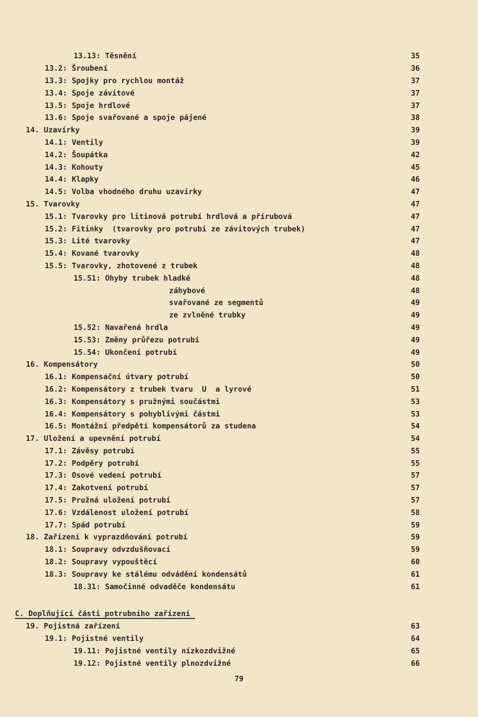13.13: Těsnění
35
13.2: Šroubení
36
13.3: Spojky pro rychlou montáž
37
13.4: Spoje závitové
37
13.5: Spoje hrdlové
37
13.6: Spoje svařované a spoje pájené
38
14. Uzavírky
39
14.1: Ventily
39
14.2: Šoupátka
42
14.3: Kohouty
45
14.4: Klapky
46
14.5: Volba vhodného druhu uzavírky
47
15. Tvarovky
47
15.1: Tvarovky pro litinová potrubí hrdlová a přírubová
47
15.2: Fitinky (tvarovky pro potrubí ze závitových trubek)
47
15.3: Lité tvarovky
47
15.4: Kované tvarovky
48
15.5: Tvarovky, zhotovené z trubek
48
15.51: Ohyby trubek hladké
48
záhybové
48
svařované ze segmentů
49
ze zvlněné trubky
49
15.52: Navařená hrdla
49
15.53: Změny průřezu potrubí
49
15.54: Ukončení potrubí
49
16. Kompensátory
50
16.1: Kompensační útvary potrubí
50
16.2: Kompensátory z trubek tvaru U a lyrové
51
16.3: Kompensátory s pružnými součástmi
53
16.4: Kompensátory s pohyblivými částmi
53
16.5: Montážní předpětí kompensátorů za studena
54
17. Uložení a upevnění potrubí
54
17.1: Závěsy potrubí
55
17.2: Podpěry potrubí
55
17.3: Osové vedení potrubí
57
17.4: Zakotvení potrubí
57
17.5: Pružná uložení potrubí
57
17.6: Vzdálenost uložení potrubí
58
17.7: Spád potrubí
59
18. Zařízení k vyprazdňování potrubí
59
18.1: Soupravy odvzdušňovací
59
18.2: Soupravy vypouštěcí
60
18.3: Soupravy ke stálému odvádění kondensátů
61
18.31: Samočinné odvaděče kondensátu
61
C. Doplňující části potrubního zařízení
19. Pojistná zařízení
63
19.1: Pojistné ventily
64
19.11: Pojistné ventily nízkozdvižné
65
19.12: Pojistné ventily plnozdvižné
66
79